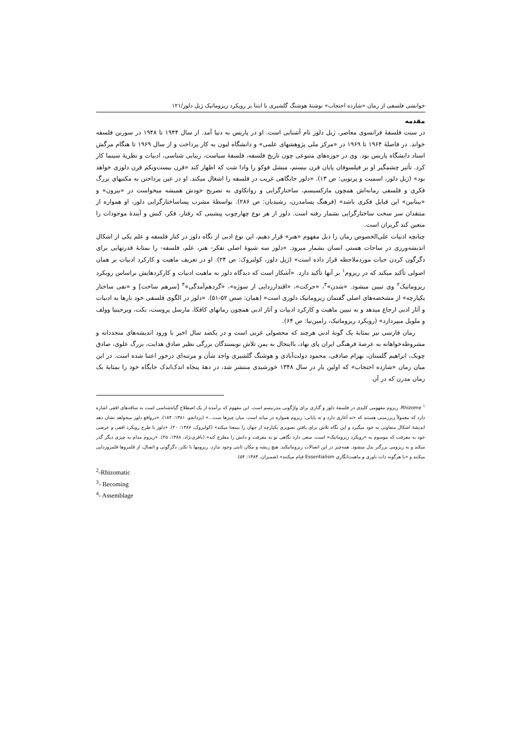خوانشی فلسفی از رمان «شازده احتجاب» نوشتهٔ هوشنگ گلشیری با ابتنا بر رویکرد ریزوماتیک ژیل دلوز/۱۲۱
مقدمه
در سنت فلسفهٔ فرانسوی معاصر، ژیل دلوز نام آشنایی است. او در پاریس به دنیا آمد. از سال ۱۹۴۴ تا ۱۹۴۸ در سوربن فلسفه خواند. در فاصلهٔ ۱۹۶۴ تا ۱۹۶۹ در «مرکز ملی پژوهشهای علمی» و دانشگاه لیون به کار پرداخت و از سال ۱۹۶۹ تا هنگام مرگش استاد دانشگاه پاریس بود. وی در حوزه‌های متنوعی چون تاریخ فلسفه، فلسفهٔ سیاست، زیبایی شناسی، ادبیات و نظریهٔ سینما کار کرد. تأثیر چشمگیر او بر فیلسوفان پایان قرن بیستم، میشل فوکو را وادا شت که اظهار کند «قرن بیست‌ویکم قرن دلوزی خواهد بود» (ژیل دلوز، اسمیت و پرتویی: ص ۱۳). «دلوز جایگاهی غریب در فلسفه را اشغال میکند. او در عین پرداختن به مکتبهای بزرگ فکری و فلسفی زمانه‌اش همچون مارکسیسم، ساختارگرایی و روانکاوی به تصریح خودش همیشه میخواست در «بیرون» و «بینابین» این قبایل فکری باشد» (فرهنگ پسامدرن، رشیدیان: ص ۲۸۶). بواسطهٔ مشرب پساساختارگرایی دلوز، او همواره از منتقدان سر سخت ساختارگرایی بشمار رفته است. دلوز از هر نوع چهارچوب پیشینی که رفتار، فکر، کنش و آیندهٔ موجودات را متعین کند گریزان است.
چنانچه ادبیات علی‌الخصوص رمان را ذیل مفهوم «هنر» قرار دهیم، این نوع ادبی از نگاه دلوز در کنار فلسفه و علم یکی از اشکال اندیشه‌ورزی در ساحات هستی انسان بشمار میرود. «دلوز سه شیوهٔ اصلی تفکر- هنر، علم، فلسفه- را بمثابهٔ قدرتهایی برای دگرگون کردن حیات موردملاحظه قرار داده است» (ژیل دلوز، کولبروک: ص ۲۴). او در تعریف ماهیت و کارکرد ادبیات بر همان اصولی تأکید میکند که در ریزوم<sup>۱</sup> بر آنها تأکید دارد. «آشکار است که دیدگاه دلوز به ماهیت ادبیات و کارکردهایش براساس رویکرد ریزوماتیک<sup>۲</sup> وی تبیین میشود. «شدن»<sup>۳</sup>، «حرکت»، «اقتدارزدایی از سوژه»، «گردهم‌آمدگی»<sup>۴</sup> [سرهم ساخت] و «نفی ساختار یکپارچه» از مشخصه‌های اصلی گفتمان ریزوماتیک دلوزی است» (همان: صص ۵۲-۵۱). «دلوز در الگوی فلسفی خود بارها به ادبیات و آثار ادبی ارجاع میدهد و به تبیین ماهیت و کارکرد ادبیات و آثار ادبی همچون رمانهای کافکا، مارسل پروست، بکت، ویرجینیا وولف و ملویل میپردازد» (رویکرد ریزوماتیک، رامین‌نیا: ص ۶۴).
رمان فارسی نیز بمثابهٔ یک گونهٔ ادبی هرچند که محصولی غربی است و در یکصد سال اخیر با ورود اندیشه‌های متجددانه و مشروطه‌خواهانه به عرصهٔ فرهنگی ایران پای نهاد، بااینحال به یمن تلاش نویسندگان بزرگی نظیر صادق هدایت، بزرگ علوی، صادق چوبک، ابراهیم گلستان، بهرام صادقی، محمود دولت‌آبادی و هوشنگ گلشیری واجد شأن و مرتبه‌ای درخور اعتنا شده است. در این میان رمان «شازده احتجاب» که اولین بار در سال ۱۳۴۸ خورشیدی منتشر شد، در دههٔ پنجاه اندک‌اندک جایگاه خود را بمثابهٔ یک رمان مدرن که در آن
<sup>۱</sup> Rhizome. ریزوم مفهومی کلیدی در فلسفهٔ دلوز و گتاری برای واژگونی مدرنیسم است. این مفهوم که برآمده از یک اصطلاح گیاه‌شناسی است به ساقه‌های افقی اشاره دارد که معمولاً زیرزمینی هستند که «نه آغازی دارد و نه پایانی: ریزوم همواره در میانه است. میان چیزها ست...» (یزدانجو. ۱۳۸۱: ۱۸۴). «درواقع دلوز میخواهد نشان دهد اندیشهٔ اشکال متفاوتی به خود میگیرد و این نگاه تلاش برای یافتن تصویری یکپارچه از جهان را بیمعنا میکند» (کولبروک، ۱۳۸۷: ۲۰). «دلوز با طرح رویکرد افقی و عرضی خود به معرفت که موسوم به «رویکرد ریزوماتیک» است، سعی دارد نگاهی نو به معرفت و دانش را مطرح کند» (باقری‌نژاد، ۱۳۸۸، ۴۵). «ریزوم مدام به چیزی دیگر گذر میکند و به ریزومی بزرگتر بدل میشود. همه‌چیز در این اتصالات ریزوماتیکند. هیچ ریشه و مکان ثابتی وجود ندارد. ریزومها با تکثر، دگرگونی و اتصال، از قلمروها قلمروزدایی میکنند و «با هرگونه ذات باوری و ماهیت‌انگاری Essentialism قیام میکنند» (ضمیران، ۱۳۸۳: ۵۴).
<sup>2</sup>-Rhizomatic
<sup>3</sup>- Becoming
<sup>4</sup>- Assemblage